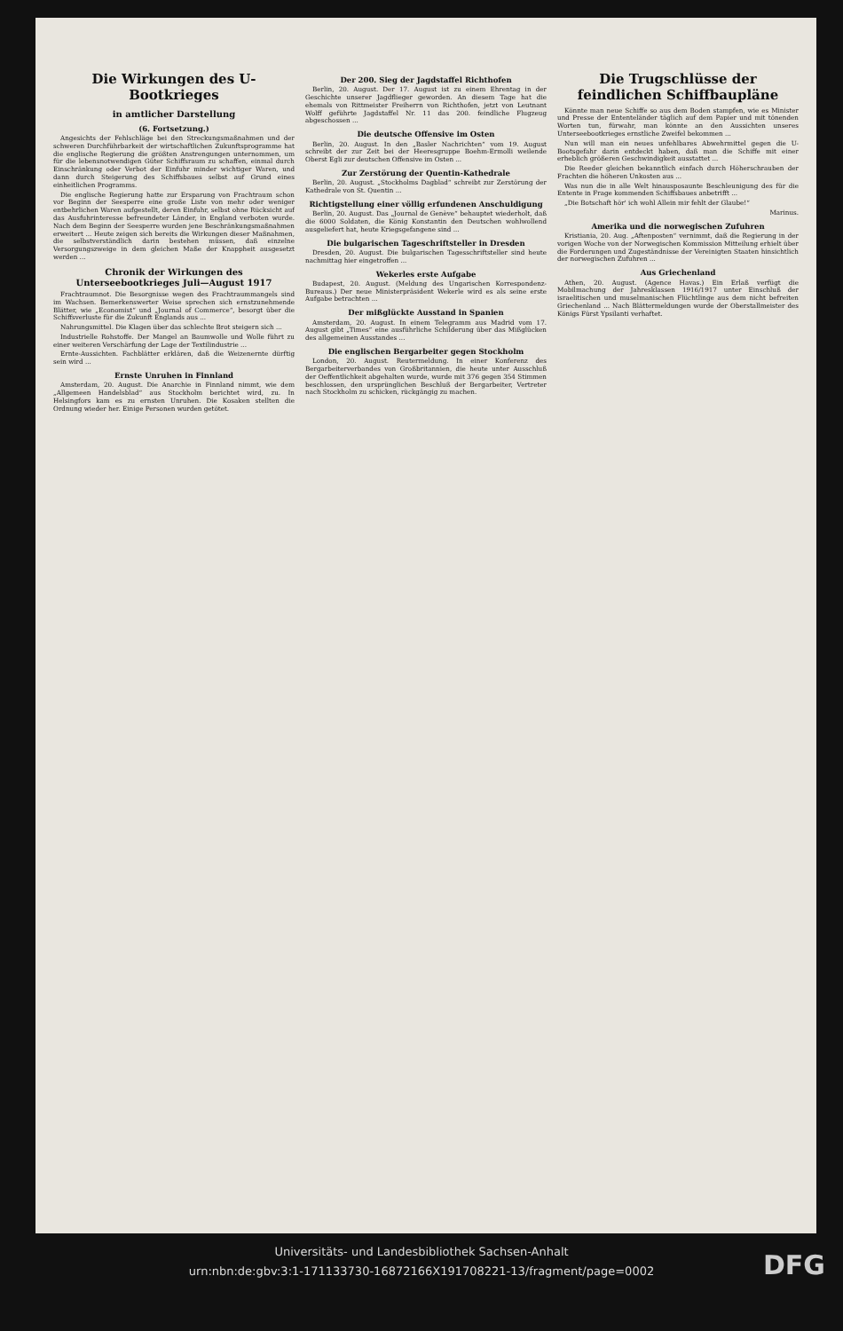Die Wirkungen des U-Bootkrieges
in amtlicher Darstellung
(6. Fortsetzung.)
Angesichts der Fehlschläge bei den Streckungsmaßnahmen und der schweren Durchführbarkeit der wirtschaftlichen Zukunftsprogramme hat die englische Regierung die größten Anstrengungen unternommen, um für die lebensnotwendigen Güter Schiffsraum zu schaffen, einmal durch Einschränkung oder Verbot der Einfuhr minder wichtiger Waren, und dann durch Steigerung des Schiffsbaues selbst auf Grund eines einheitlichen Programms.
Die englische Regierung hatte zur Ersparung von Frachtraum schon vor Beginn der Seesperre eine große Liste von mehr oder weniger entbehrlichen Waren aufgestellt, deren Einfuhr, selbst ohne Rücksicht auf das Ausfuhrinteresse befreundeter Länder, in England verboten wurde. Nach dem Beginn der Seesperre wurden jene Beschränkungsmaßnahmen erweitert ... Heute zeigen sich bereits die Wirkungen dieser Maßnahmen, die selbstverständlich darin bestehen müssen, daß einzelne Versorgungszweige in dem gleichen Maße der Knappheit ausgesetzt werden ...
Chronik der Wirkungen des Unterseebootkrieges Juli—August 1917
Frachtraumnot. Die Besorgnisse wegen des Frachtraummangels sind im Wachsen. Bemerkenswerter Weise sprechen sich ernstzunehmende Blätter, wie „Economist“ und „Journal of Commerce“, besorgt über die Schiffsverluste für die Zukunft Englands aus ...
Nahrungsmittel. Die Klagen über das schlechte Brot steigern sich ...
Industrielle Rohstoffe. Der Mangel an Baumwolle und Wolle führt zu einer weiteren Verschärfung der Lage der Textilindustrie ...
Ernte-Aussichten. Fachblätter erklären, daß die Weizenernte dürftig sein wird ...
Ernste Unruhen in Finnland
Amsterdam, 20. August. Die Anarchie in Finnland nimmt, wie dem „Allgemeen Handelsblad“ aus Stockholm berichtet wird, zu. In Helsingfors kam es zu ernsten Unruhen. Die Kosaken stellten die Ordnung wieder her. Einige Personen wurden getötet.
Der 200. Sieg der Jagdstaffel Richthofen
Berlin, 20. August. Der 17. August ist zu einem Ehrentag in der Geschichte unserer Jagdflieger geworden. An diesem Tage hat die ehemals von Rittmeister Freiherrn von Richthofen, jetzt von Leutnant Wolff geführte Jagdstaffel Nr. 11 das 200. feindliche Flugzeug abgeschossen ...
Die deutsche Offensive im Osten
Berlin, 20. August. In den „Basler Nachrichten“ vom 19. August schreibt der zur Zeit bei der Heeresgruppe Boehm-Ermolli weilende Oberst Egli zur deutschen Offensive im Osten ...
Zur Zerstörung der Quentin-Kathedrale
Berlin, 20. August. „Stockholms Dagblad“ schreibt zur Zerstörung der Kathedrale von St. Quentin ...
Richtigstellung einer völlig erfundenen Anschuldigung
Berlin, 20. August. Das „Journal de Genève“ behauptet wiederholt, daß die 6000 Soldaten, die König Konstantin den Deutschen wohlwollend ausgeliefert hat, heute Kriegsgefangene sind ...
Die bulgarischen Tageschriftsteller in Dresden
Dresden, 20. August. Die bulgarischen Tagesschriftsteller sind heute nachmittag hier eingetroffen ...
Wekerles erste Aufgabe
Budapest, 20. August. (Meldung des Ungarischen Korrespondenz-Bureaus.) Der neue Ministerpräsident Wekerle wird es als seine erste Aufgabe betrachten ...
Der mißglückte Ausstand in Spanien
Amsterdam, 20. August. In einem Telegramm aus Madrid vom 17. August gibt „Times“ eine ausführliche Schilderung über das Mißglücken des allgemeinen Ausstandes ...
Die englischen Bergarbeiter gegen Stockholm
London, 20. August. Reutermeldung. In einer Konferenz des Bergarbeiterverbandes von Großbritannien, die heute unter Ausschluß der Oeffentlichkeit abgehalten wurde, wurde mit 376 gegen 354 Stimmen beschlossen, den ursprünglichen Beschluß der Bergarbeiter, Vertreter nach Stockholm zu schicken, rückgängig zu machen.
Die Trugschlüsse der feindlichen Schiffbaupläne
Könnte man neue Schiffe so aus dem Boden stampfen, wie es Minister und Presse der Ententeländer täglich auf dem Papier und mit tönenden Worten tun, fürwahr, man könnte an den Aussichten unseres Unterseebootkrieges ernstliche Zweifel bekommen ...
Nun will man ein neues unfehlbares Abwehrmittel gegen die U-Bootsgefahr darin entdeckt haben, daß man die Schiffe mit einer erheblich größeren Geschwindigkeit ausstattet ...
Die Reeder gleichen bekanntlich einfach durch Höherschrauben der Frachten die höheren Unkosten aus ...
Was nun die in alle Welt hinausposaunte Beschleunigung des für die Entente in Frage kommenden Schiffsbaues anbetrifft ...
„Die Botschaft hör' ich wohl Allein mir fehlt der Glaube!“
Marinus.
Amerika und die norwegischen Zufuhren
Kristiania, 20. Aug. „Aftenposten“ vernimmt, daß die Regierung in der vorigen Woche von der Norwegischen Kommission Mitteilung erhielt über die Forderungen und Zugeständnisse der Vereinigten Staaten hinsichtlich der norwegischen Zufuhren ...
Aus Griechenland
Athen, 20. August. (Agence Havas.) Ein Erlaß verfügt die Mobilmachung der Jahresklassen 1916/1917 unter Einschluß der israelitischen und muselmanischen Flüchtlinge aus dem nicht befreiten Griechenland ... Nach Blättermeldungen wurde der Oberstallmeister des Königs Fürst Ypsilanti verhaftet.
Universitäts- und Landesbibliothek Sachsen-Anhalt
urn:nbn:de:gbv:3:1-171133730-16872166X191708221-13/fragment/page=0002
DFG